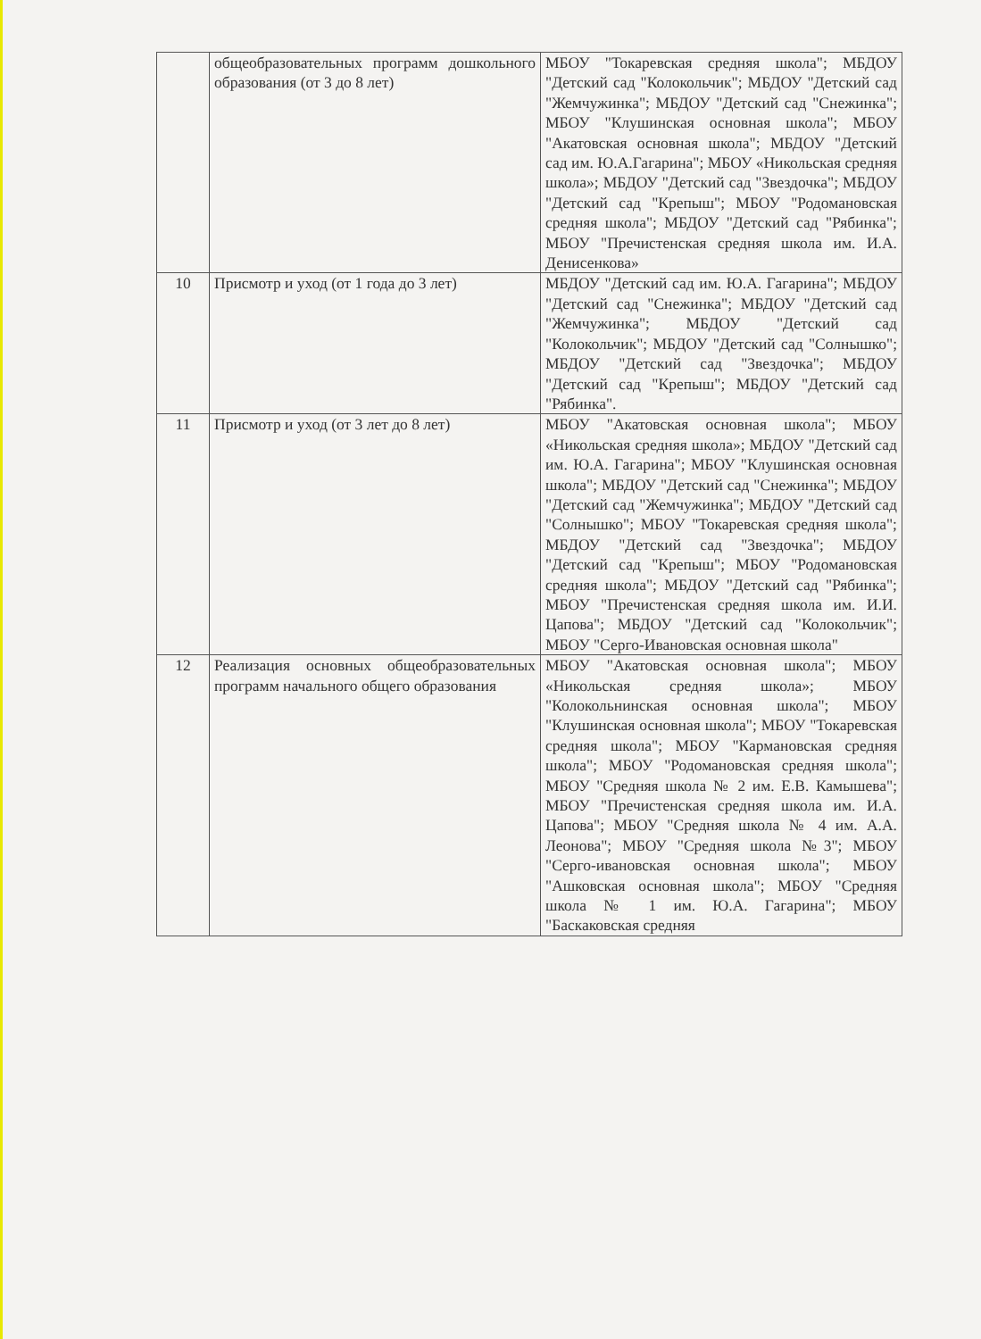| | общеобразовательных программ дошкольного образования (от 3 до 8 лет) | МБОУ "Токаревская средняя школа"; МБДОУ "Детский сад "Колокольчик"; МБДОУ "Детский сад "Жемчужинка"; МБДОУ "Детский сад "Снежинка"; МБОУ "Клушинская основная школа"; МБОУ "Акатовская основная школа"; МБДОУ "Детский сад им. Ю.А.Гагарина"; МБОУ «Никольская средняя школа»; МБДОУ "Детский сад "Звездочка"; МБДОУ "Детский сад "Крепыш"; МБОУ "Родомановская средняя школа"; МБДОУ "Детский сад "Рябинка"; МБОУ "Пречистенская средняя школа им. И.А. Денисенкова» |
| 10 | Присмотр и уход (от 1 года до 3 лет) | МБДОУ "Детский сад им. Ю.А. Гагарина"; МБДОУ "Детский сад "Снежинка"; МБДОУ "Детский сад "Жемчужинка"; МБДОУ "Детский сад "Колокольчик"; МБДОУ "Детский сад "Солнышко"; МБДОУ "Детский сад "Звездочка"; МБДОУ "Детский сад "Крепыш"; МБДОУ "Детский сад "Рябинка". |
| 11 | Присмотр и уход (от 3 лет до 8 лет) | МБОУ "Акатовская основная школа"; МБОУ «Никольская средняя школа»; МБДОУ "Детский сад им. Ю.А. Гагарина"; МБОУ "Клушинская основная школа"; МБДОУ "Детский сад "Снежинка"; МБДОУ "Детский сад "Жемчужинка"; МБДОУ "Детский сад "Солнышко"; МБОУ "Токаревская средняя школа"; МБДОУ "Детский сад "Звездочка"; МБДОУ "Детский сад "Крепыш"; МБОУ "Родомановская средняя школа"; МБДОУ "Детский сад "Рябинка"; МБОУ "Пречистенская средняя школа им. И.И. Цапова"; МБДОУ "Детский сад "Колокольчик"; МБОУ "Серго-Ивановская основная школа" |
| 12 | Реализация основных общеобразовательных программ начального общего образования | МБОУ "Акатовская основная школа"; МБОУ «Никольская средняя школа»; МБОУ "Колокольнинская основная школа"; МБОУ "Клушинская основная школа"; МБОУ "Токаревская средняя школа"; МБОУ "Кармановская средняя школа"; МБОУ "Родомановская средняя школа"; МБОУ "Средняя школа № 2 им. Е.В. Камышева"; МБОУ "Пречистенская средняя школа им. И.А. Цапова"; МБОУ "Средняя школа № 4 им. А.А. Леонова"; МБОУ "Средняя школа №3"; МБОУ "Серго-ивановская основная школа"; МБОУ "Ашковская основная школа"; МБОУ "Средняя школа № 1 им. Ю.А. Гагарина"; МБОУ "Баскаковская средняя |